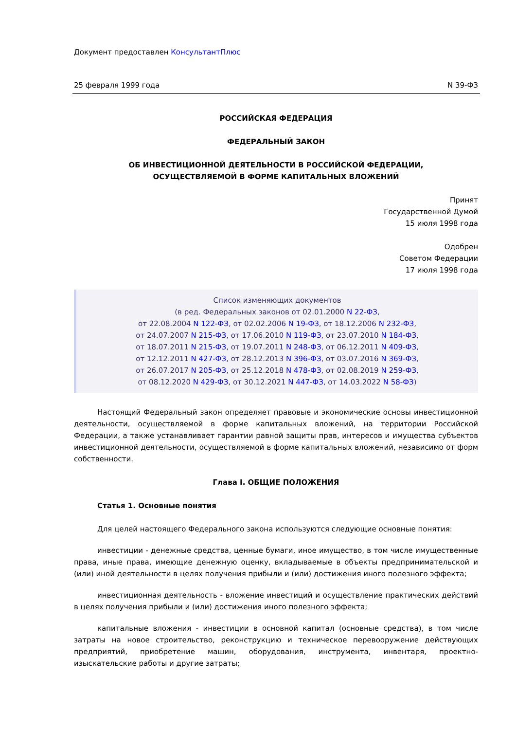Документ предоставлен КонсультантПлюс
25 февраля 1999 года N 39-ФЗ
РОССИЙСКАЯ ФЕДЕРАЦИЯ
ФЕДЕРАЛЬНЫЙ ЗАКОН
ОБ ИНВЕСТИЦИОННОЙ ДЕЯТЕЛЬНОСТИ В РОССИЙСКОЙ ФЕДЕРАЦИИ,
ОСУЩЕСТВЛЯЕМОЙ В ФОРМЕ КАПИТАЛЬНЫХ ВЛОЖЕНИЙ
Принят
Государственной Думой
15 июля 1998 года
Одобрен
Советом Федерации
17 июля 1998 года
Список изменяющих документов
(в ред. Федеральных законов от 02.01.2000 N 22-ФЗ,
от 22.08.2004 N 122-ФЗ, от 02.02.2006 N 19-ФЗ, от 18.12.2006 N 232-ФЗ,
от 24.07.2007 N 215-ФЗ, от 17.06.2010 N 119-ФЗ, от 23.07.2010 N 184-ФЗ,
от 18.07.2011 N 215-ФЗ, от 19.07.2011 N 248-ФЗ, от 06.12.2011 N 409-ФЗ,
от 12.12.2011 N 427-ФЗ, от 28.12.2013 N 396-ФЗ, от 03.07.2016 N 369-ФЗ,
от 26.07.2017 N 205-ФЗ, от 25.12.2018 N 478-ФЗ, от 02.08.2019 N 259-ФЗ,
от 08.12.2020 N 429-ФЗ, от 30.12.2021 N 447-ФЗ, от 14.03.2022 N 58-ФЗ)
Настоящий Федеральный закон определяет правовые и экономические основы инвестиционной деятельности, осуществляемой в форме капитальных вложений, на территории Российской Федерации, а также устанавливает гарантии равной защиты прав, интересов и имущества субъектов инвестиционной деятельности, осуществляемой в форме капитальных вложений, независимо от форм собственности.
Глава I. ОБЩИЕ ПОЛОЖЕНИЯ
Статья 1. Основные понятия
Для целей настоящего Федерального закона используются следующие основные понятия:
инвестиции - денежные средства, ценные бумаги, иное имущество, в том числе имущественные права, иные права, имеющие денежную оценку, вкладываемые в объекты предпринимательской и (или) иной деятельности в целях получения прибыли и (или) достижения иного полезного эффекта;
инвестиционная деятельность - вложение инвестиций и осуществление практических действий в целях получения прибыли и (или) достижения иного полезного эффекта;
капитальные вложения - инвестиции в основной капитал (основные средства), в том числе затраты на новое строительство, реконструкцию и техническое перевооружение действующих предприятий, приобретение машин, оборудования, инструмента, инвентаря, проектно-изыскательские работы и другие затраты;